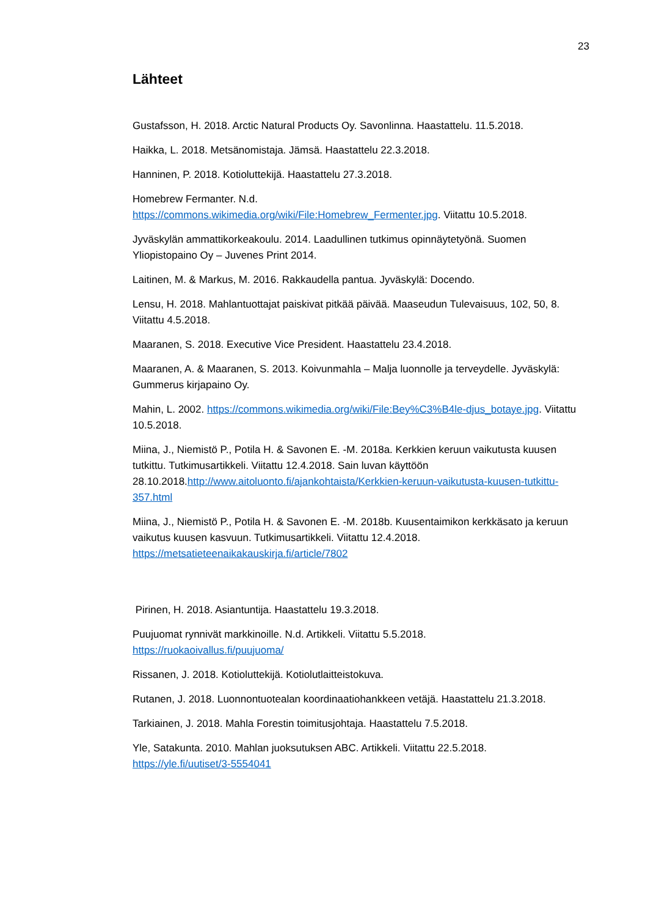23
Lähteet
Gustafsson, H. 2018. Arctic Natural Products Oy. Savonlinna. Haastattelu. 11.5.2018.
Haikka, L. 2018. Metsänomistaja. Jämsä. Haastattelu 22.3.2018.
Hanninen, P. 2018. Kotioluttekijä. Haastattelu 27.3.2018.
Homebrew Fermanter. N.d.
https://commons.wikimedia.org/wiki/File:Homebrew_Fermenter.jpg. Viitattu 10.5.2018.
Jyväskylän ammattikorkeakoulu. 2014. Laadullinen tutkimus opinnäytetyönä. Suomen Yliopistopaino Oy – Juvenes Print 2014.
Laitinen, M. & Markus, M. 2016. Rakkaudella pantua. Jyväskylä: Docendo.
Lensu, H. 2018. Mahlantuottajat paiskivat pitkää päivää. Maaseudun Tulevaisuus, 102, 50, 8. Viitattu 4.5.2018.
Maaranen, S. 2018. Executive Vice President. Haastattelu 23.4.2018.
Maaranen, A. & Maaranen, S. 2013. Koivunmahla – Malja luonnolle ja terveydelle. Jyväskylä: Gummerus kirjapaino Oy.
Mahin, L. 2002. https://commons.wikimedia.org/wiki/File:Bey%C3%B4le-djus_botaye.jpg. Viitattu 10.5.2018.
Miina, J., Niemistö P., Potila H. & Savonen E. -M. 2018a. Kerkkien keruun vaikutusta kuusen tutkittu. Tutkimusartikkeli. Viitattu 12.4.2018. Sain luvan käyttöön 28.10.2018.http://www.aitoluonto.fi/ajankohtaista/Kerkkien-keruun-vaikutusta-kuusen-tutkittu-357.html
Miina, J., Niemistö P., Potila H. & Savonen E. -M. 2018b. Kuusentaimikon kerkkäsato ja keruun vaikutus kuusen kasvuun. Tutkimusartikkeli. Viitattu 12.4.2018. https://metsatieteenaikakauskirja.fi/article/7802
Pirinen, H. 2018. Asiantuntija. Haastattelu 19.3.2018.
Puujuomat rynnivät markkinoille. N.d. Artikkeli. Viitattu 5.5.2018.
https://ruokaoivallus.fi/puujuoma/
Rissanen, J. 2018. Kotioluttekijä. Kotiolutlaitteistokuva.
Rutanen, J. 2018. Luonnontuotealan koordinaatiohankkeen vetäjä. Haastattelu 21.3.2018.
Tarkiainen, J. 2018. Mahla Forestin toimitusjohtaja. Haastattelu 7.5.2018.
Yle, Satakunta. 2010. Mahlan juoksutuksen ABC. Artikkeli. Viitattu 22.5.2018.
https://yle.fi/uutiset/3-5554041